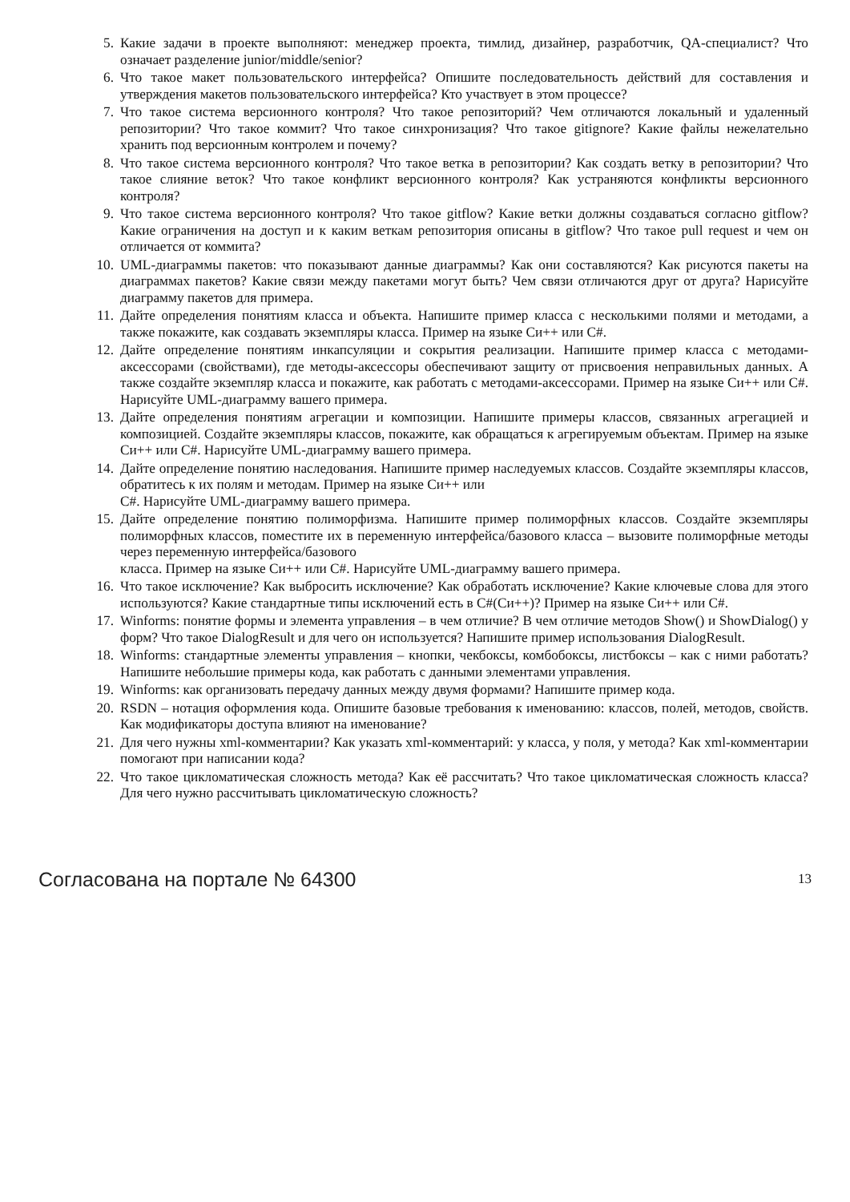5. Какие задачи в проекте выполняют: менеджер проекта, тимлид, дизайнер, разработчик, QA-специалист? Что означает разделение junior/middle/senior?
6. Что такое макет пользовательского интерфейса? Опишите последовательность действий для составления и утверждения макетов пользовательского интерфейса? Кто участвует в этом процессе?
7. Что такое система версионного контроля? Что такое репозиторий? Чем отличаются локальный и удаленный репозитории? Что такое коммит? Что такое синхронизация? Что такое gitignore? Какие файлы нежелательно хранить под версионным контролем и почему?
8. Что такое система версионного контроля? Что такое ветка в репозитории? Как создать ветку в репозитории? Что такое слияние веток? Что такое конфликт версионного контроля? Как устраняются конфликты версионного контроля?
9. Что такое система версионного контроля? Что такое gitflow? Какие ветки должны создаваться согласно gitflow? Какие ограничения на доступ и к каким веткам репозитория описаны в gitflow? Что такое pull request и чем он отличается от коммита?
10. UML-диаграммы пакетов: что показывают данные диаграммы? Как они составляются? Как рисуются пакеты на диаграммах пакетов? Какие связи между пакетами могут быть? Чем связи отличаются друг от друга? Нарисуйте диаграмму пакетов для примера.
11. Дайте определения понятиям класса и объекта. Напишите пример класса с несколькими полями и методами, а также покажите, как создавать экземпляры класса. Пример на языке Си++ или C#.
12. Дайте определение понятиям инкапсуляции и сокрытия реализации. Напишите пример класса с методами-аксессорами (свойствами), где методы-аксессоры обеспечивают защиту от присвоения неправильных данных. А также создайте экземпляр класса и покажите, как работать с методами-аксессорами. Пример на языке Си++ или C#. Нарисуйте UML-диаграмму вашего примера.
13. Дайте определения понятиям агрегации и композиции. Напишите примеры классов, связанных агрегацией и композицией. Создайте экземпляры классов, покажите, как обращаться к агрегируемым объектам. Пример на языке Си++ или C#. Нарисуйте UML-диаграмму вашего примера.
14. Дайте определение понятию наследования. Напишите пример наследуемых классов. Создайте экземпляры классов, обратитесь к их полям и методам. Пример на языке Си++ или
C#. Нарисуйте UML-диаграмму вашего примера.
15. Дайте определение понятию полиморфизма. Напишите пример полиморфных классов. Создайте экземпляры полиморфных классов, поместите их в переменную интерфейса/базового класса – вызовите полиморфные методы через переменную интерфейса/базового
класса. Пример на языке Си++ или C#. Нарисуйте UML-диаграмму вашего примера.
16. Что такое исключение? Как выбросить исключение? Как обработать исключение? Какие ключевые слова для этого используются? Какие стандартные типы исключений есть в C#(Си++)? Пример на языке Си++ или C#.
17. Winforms: понятие формы и элемента управления – в чем отличие? В чем отличие методов Show() и ShowDialog() у форм? Что такое DialogResult и для чего он используется? Напишите пример использования DialogResult.
18. Winforms: стандартные элементы управления – кнопки, чекбоксы, комбобоксы, листбоксы – как с ними работать? Напишите небольшие примеры кода, как работать с данными элементами управления.
19. Winforms: как организовать передачу данных между двумя формами? Напишите пример кода.
20. RSDN – нотация оформления кода. Опишите базовые требования к именованию: классов, полей, методов, свойств. Как модификаторы доступа влияют на именование?
21. Для чего нужны xml-комментарии? Как указать xml-комментарий: у класса, у поля, у метода? Как xml-комментарии помогают при написании кода?
22. Что такое цикломатическая сложность метода? Как её рассчитать? Что такое цикломатическая сложность класса? Для чего нужно рассчитывать цикломатическую сложность?
Согласована на портале № 64300 13